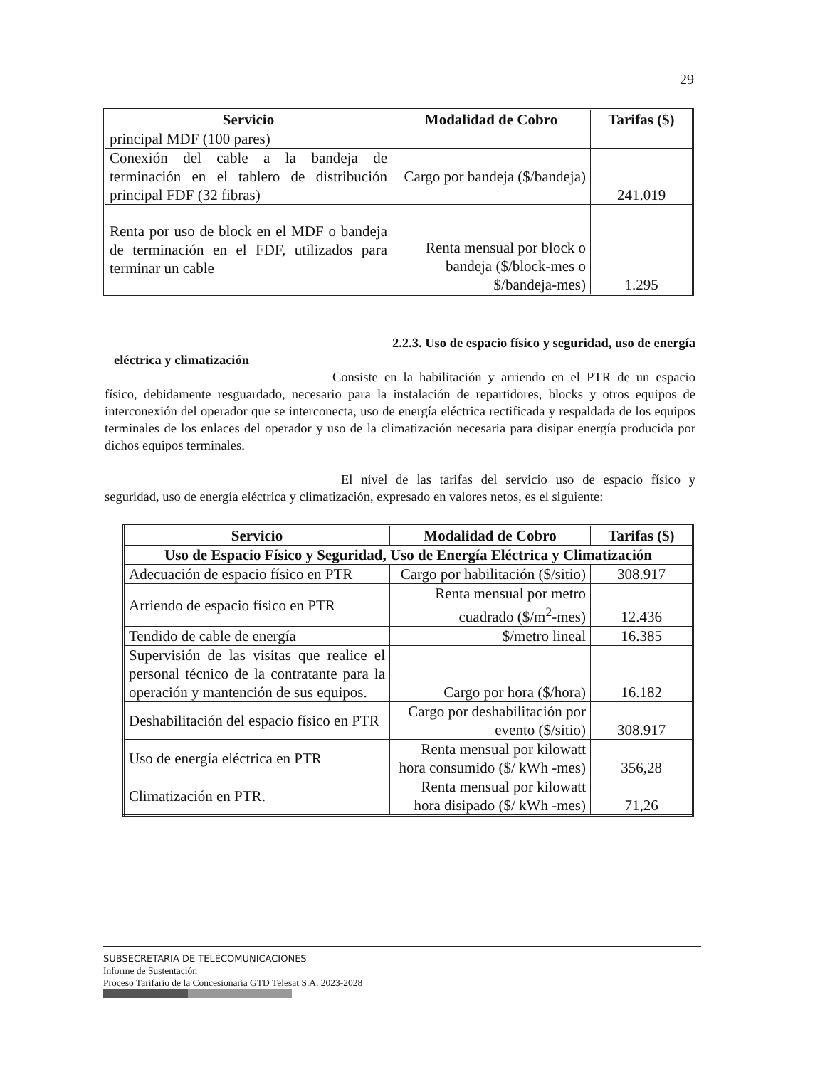29
| Servicio | Modalidad de Cobro | Tarifas ($) |
| --- | --- | --- |
| principal MDF (100 pares) | | |
| Conexión del cable a la bandeja de terminación en el tablero de distribución principal FDF (32 fibras) | Cargo por bandeja ($/bandeja) | 241.019 |
| Renta por uso de block en el MDF o bandeja de terminación en el FDF, utilizados para terminar un cable | Renta mensual por block o bandeja ($/block-mes o $/bandeja-mes) | 1.295 |
2.2.3. Uso de espacio físico y seguridad, uso de energía
eléctrica y climatización
Consiste en la habilitación y arriendo en el PTR de un espacio físico, debidamente resguardado, necesario para la instalación de repartidores, blocks y otros equipos de interconexión del operador que se interconecta, uso de energía eléctrica rectificada y respaldada de los equipos terminales de los enlaces del operador y uso de la climatización necesaria para disipar energía producida por dichos equipos terminales.
El nivel de las tarifas del servicio uso de espacio físico y seguridad, uso de energía eléctrica y climatización, expresado en valores netos, es el siguiente:
| Servicio | Modalidad de Cobro | Tarifas ($) |
| --- | --- | --- |
| Uso de Espacio Físico y Seguridad, Uso de Energía Eléctrica y Climatización | | |
| Adecuación de espacio físico en PTR | Cargo por habilitación ($/sitio) | 308.917 |
| Arriendo de espacio físico en PTR | Renta mensual por metro cuadrado ($/m<sup>2</sup>-mes) | 12.436 |
| Tendido de cable de energía | $/metro lineal | 16.385 |
| Supervisión de las visitas que realice el personal técnico de la contratante para la operación y mantención de sus equipos. | Cargo por hora ($/hora) | 16.182 |
| Deshabilitación del espacio físico en PTR | Cargo por deshabilitación por evento ($/sitio) | 308.917 |
| Uso de energía eléctrica en PTR | Renta mensual por kilowatt hora consumido ($/ kWh -mes) | 356,28 |
| Climatización en PTR. | Renta mensual por kilowatt hora disipado ($/ kWh -mes) | 71,26 |
SUBSECRETARIA DE TELECOMUNICACIONES
Informe de Sustentación
Proceso Tarifario de la Concesionaria GTD Telesat S.A. 2023-2028